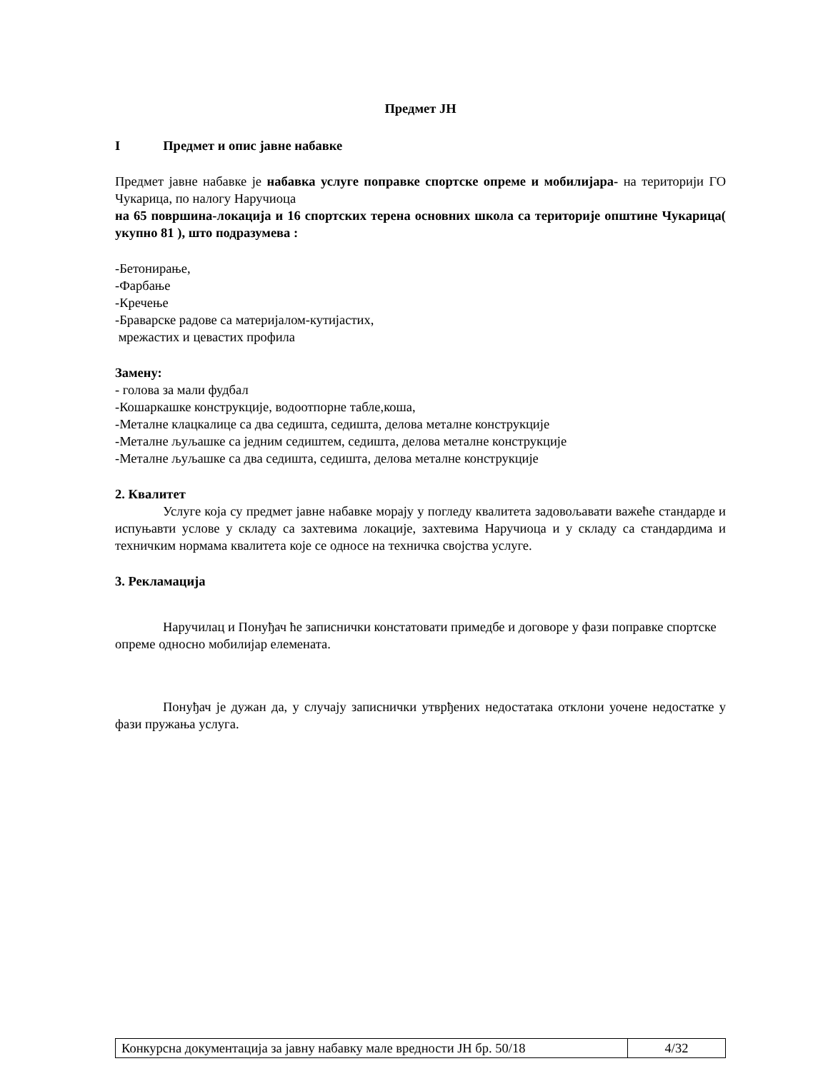Предмет ЈН
I Предмет и опис јавне набавке
Предмет јавне набавке је набавка услуге поправке спортске опреме и мобилијара- на територији ГО Чукарица, по налогу Наручиоца
на 65 површина-локација и 16 спортских терена основних школа са територије општине Чукарица( укупно 81 ), што подразумева :
-Бетонирање,
-Фарбање
-Кречење
-Браварске радове са материјалом-кутијастих,
мрежастих и цевастих профила
Замену:
- голова за мали фудбал
-Кошаркашке конструкције, водоотпорне табле,коша,
-Металне клацкалице са два седишта, седишта, делова металне конструкције
-Металне љуљашке са једним седиштем, седишта, делова металне конструкције
-Металне љуљашке са два седишта, седишта, делова металне конструкције
2. Квалитет
Услуге која су предмет јавне набавке морају у погледу квалитета задовољавати важеће стандарде и испуњавти услове у складу са захтевима локације, захтевима Наручиоца и у складу са стандардима и техничким нормама квалитета које се односе на техничка својства услуге.
3. Рекламација
Наручилац и Понуђач ће записнички констатовати примедбе и договоре у фази поправке спортске опреме односно мобилијар елемената.
Понуђач је дужан да, у случају записнички утврђених недостатака отклони уочене недостатке у фази пружања услуга.
| Конкурсна документација за јавну набавку мале вредности ЈН бр. 50/18 | 4/32 |